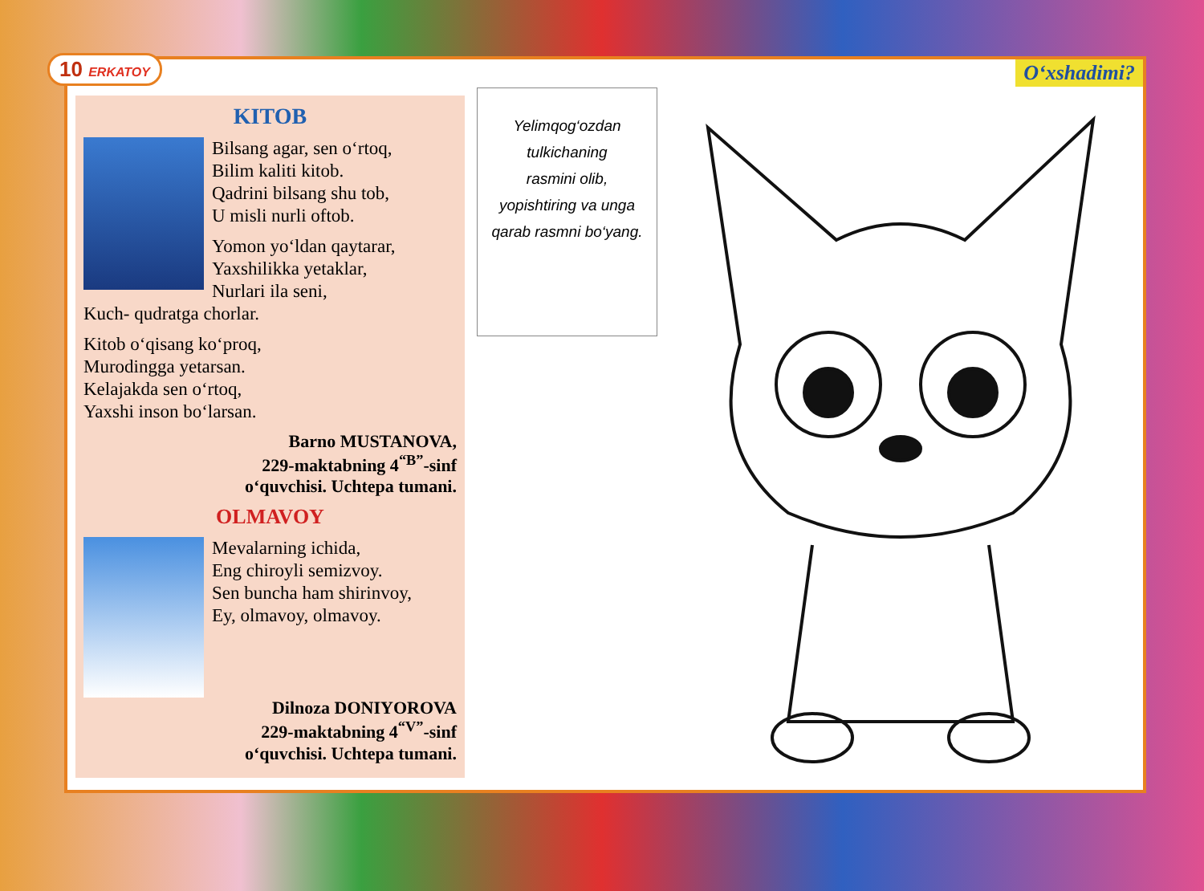10 ERKATOY O‘xshadimi?
KITOB
Bilsang agar, sen o‘rtoq,
Bilim kaliti kitob.
Qadrini bilsang shu tob,
U misli nurli oftob.
Yomon yo‘ldan qaytarar,
Yaxshilikka yetaklar,
Nurlari ila seni,
Kuch- qudratga chorlar.
Kitob o‘qisang ko‘proq,
Murodingga yetarsan.
Kelajakda sen o‘rtoq,
Yaxshi inson bo‘larsan.
Barno MUSTANOVA,
229-maktabning 4<sup>“B”</sup>-sinf
o‘quvchisi. Uchtepa tumani.
OLMAVOY
Mevalarning ichida,
Eng chiroyli semizvoy.
Sen buncha ham shirinvoy,
Ey, olmavoy, olmavoy.
Dilnoza DONIYOROVA
229-maktabning 4<sup>“V”</sup>-sinf
o‘quvchisi. Uchtepa tumani.
Yelimqog‘ozdan
tulkichaning
rasmini olib,
yopishtiring va unga
qarab rasmni bo‘yang.